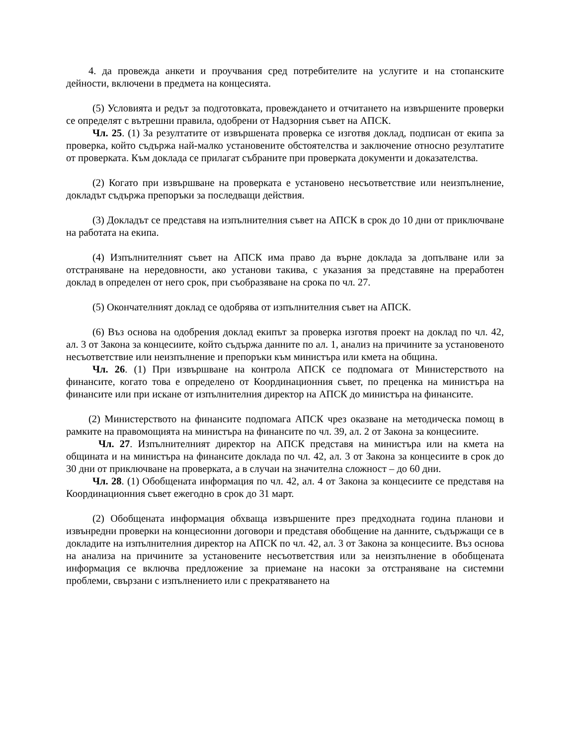4. да провежда анкети и проучвания сред потребителите на услугите и на стопанските дейности, включени в предмета на концесията.
(5) Условията и редът за подготовката, провеждането и отчитането на извършените проверки се определят с вътрешни правила, одобрени от Надзорния съвет на АПСК.
Чл. 25. (1) За резултатите от извършената проверка се изготвя доклад, подписан от екипа за проверка, който съдържа най-малко установените обстоятелства и заключение относно резултатите от проверката. Към доклада се прилагат събраните при проверката документи и доказателства.
(2) Когато при извършване на проверката е установено несъответствие или неизпълнение, докладът съдържа препоръки за последващи действия.
(3) Докладът се представя на изпълнителния съвет на АПСК в срок до 10 дни от приключване на работата на екипа.
(4) Изпълнителният съвет на АПСК има право да върне доклада за допълване или за отстраняване на нередовности, ако установи такива, с указания за представяне на преработен доклад в определен от него срок, при съобразяване на срока по чл. 27.
(5) Окончателният доклад се одобрява от изпълнителния съвет на АПСК.
(6) Въз основа на одобрения доклад екипът за проверка изготвя проект на доклад по чл. 42, ал. 3 от Закона за концесиите, който съдържа данните по ал. 1, анализ на причините за установеното несъответствие или неизпълнение и препоръки към министъра или кмета на община.
Чл. 26. (1) При извършване на контрола АПСК се подпомага от Министерството на финансите, когато това е определено от Координационния съвет, по преценка на министъра на финансите или при искане от изпълнителния директор на АПСК до министъра на финансите.
(2) Министерството на финансите подпомага АПСК чрез оказване на методическа помощ в рамките на правомощията на министъра на финансите по чл. 39, ал. 2 от Закона за концесиите.
Чл. 27. Изпълнителният директор на АПСК представя на министъра или на кмета на общината и на министъра на финансите доклада по чл. 42, ал. 3 от Закона за концесиите в срок до 30 дни от приключване на проверката, а в случаи на значителна сложност – до 60 дни.
Чл. 28. (1) Обобщената информация по чл. 42, ал. 4 от Закона за концесиите се представя на Координационния съвет ежегодно в срок до 31 март.
(2) Обобщената информация обхваща извършените през предходната година планови и извънредни проверки на концесионни договори и представя обобщение на данните, съдържащи се в докладите на изпълнителния директор на АПСК по чл. 42, ал. 3 от Закона за концесиите. Въз основа на анализа на причините за установените несъответствия или за неизпълнение в обобщената информация се включва предложение за приемане на насоки за отстраняване на системни проблеми, свързани с изпълнението или с прекратяването на